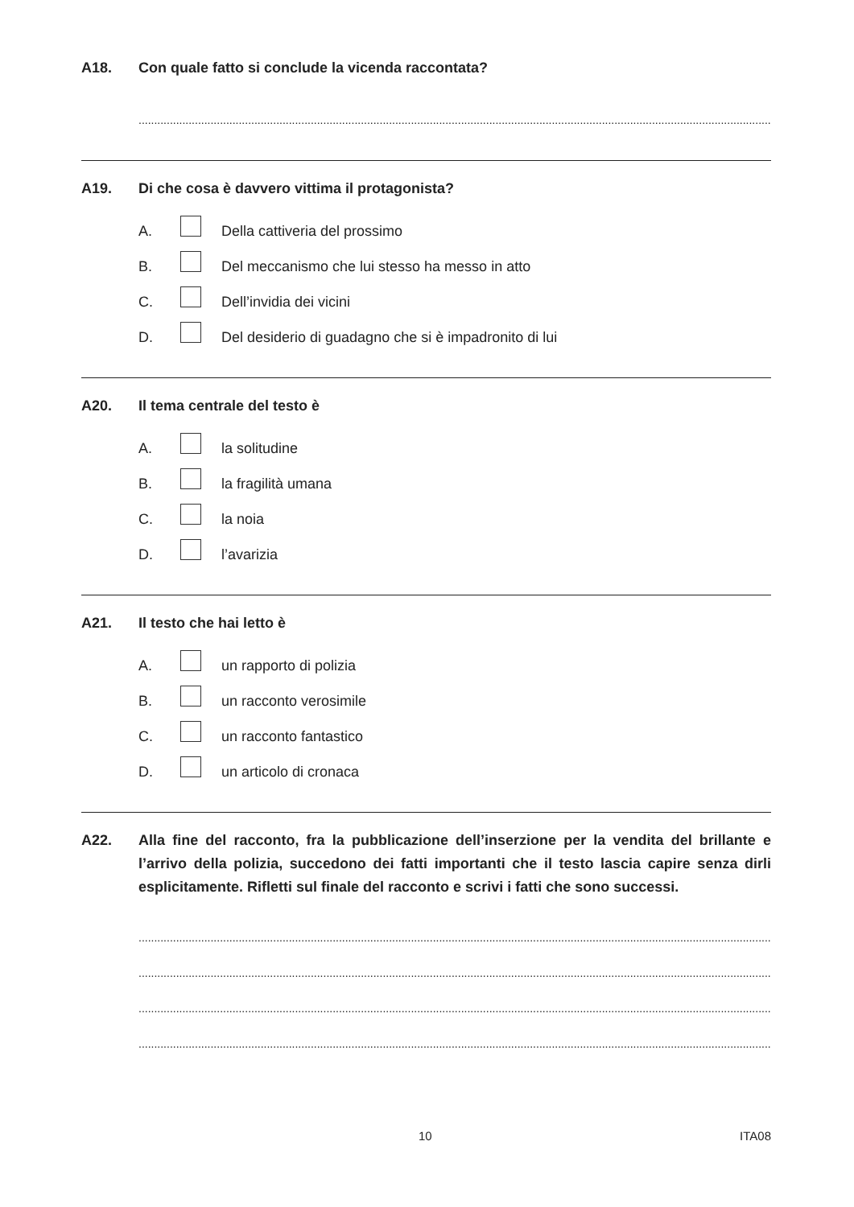A18. Con quale fatto si conclude la vicenda raccontata?
................................................................................................................................................................................................................................
A19. Di che cosa è davvero vittima il protagonista?
A. Della cattiveria del prossimo
B. Del meccanismo che lui stesso ha messo in atto
C. Dell’invidia dei vicini
D. Del desiderio di guadagno che si è impadronito di lui
A20. Il tema centrale del testo è
A. la solitudine
B. la fragilità umana
C. la noia
D. l’avarizia
A21. Il testo che hai letto è
A. un rapporto di polizia
B. un racconto verosimile
C. un racconto fantastico
D. un articolo di cronaca
A22. Alla fine del racconto, fra la pubblicazione dell’inserzione per la vendita del brillante e l’arrivo della polizia, succedono dei fatti importanti che il testo lascia capire senza dirli esplicitamente. Rifletti sul finale del racconto e scrivi i fatti che sono successi.
................................................................................................................................................................................................................................
................................................................................................................................................................................................................................
................................................................................................................................................................................................................................
................................................................................................................................................................................................................................
10 ITA08